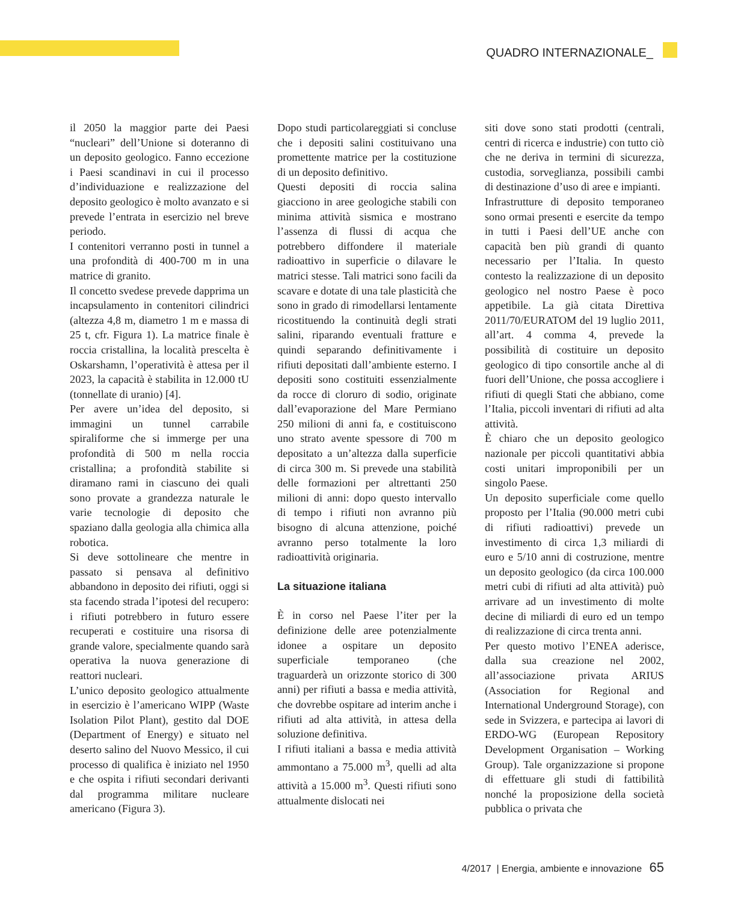QUADRO INTERNAZIONALE_
il 2050 la maggior parte dei Paesi “nucleari” dell’Unione si doteranno di un deposito geologico. Fanno eccezione i Paesi scandinavi in cui il processo d’individuazione e realizzazione del deposito geologico è molto avanzato e si prevede l’entrata in esercizio nel breve periodo.
I contenitori verranno posti in tunnel a una profondità di 400-700 m in una matrice di granito.
Il concetto svedese prevede dapprima un incapsulamento in contenitori cilindrici (altezza 4,8 m, diametro 1 m e massa di 25 t, cfr. Figura 1). La matrice finale è roccia cristallina, la località prescelta è Oskarshamn, l’operatività è attesa per il 2023, la capacità è stabilita in 12.000 tU (tonnellate di uranio) [4].
Per avere un’idea del deposito, si immagini un tunnel carrabile spiraliforme che si immerge per una profondità di 500 m nella roccia cristallina; a profondità stabilite si diramano rami in ciascuno dei quali sono provate a grandezza naturale le varie tecnologie di deposito che spaziano dalla geologia alla chimica alla robotica.
Si deve sottolineare che mentre in passato si pensava al definitivo abbandono in deposito dei rifiuti, oggi si sta facendo strada l’ipotesi del recupero: i rifiuti potrebbero in futuro essere recuperati e costituire una risorsa di grande valore, specialmente quando sarà operativa la nuova generazione di reattori nucleari.
L’unico deposito geologico attualmente in esercizio è l’americano WIPP (Waste Isolation Pilot Plant), gestito dal DOE (Department of Energy) e situato nel deserto salino del Nuovo Messico, il cui processo di qualifica è iniziato nel 1950 e che ospita i rifiuti secondari derivanti dal programma militare nucleare americano (Figura 3).
Dopo studi particolareggiati si concluse che i depositi salini costituivano una promettente matrice per la costituzione di un deposito definitivo.
Questi depositi di roccia salina giacciono in aree geologiche stabili con minima attività sismica e mostrano l’assenza di flussi di acqua che potrebbero diffondere il materiale radioattivo in superficie o dilavare le matrici stesse. Tali matrici sono facili da scavare e dotate di una tale plasticità che sono in grado di rimodellarsi lentamente ricostituendo la continuità degli strati salini, riparando eventuali fratture e quindi separando definitivamente i rifiuti depositati dall’ambiente esterno. I depositi sono costituiti essenzialmente da rocce di cloruro di sodio, originate dall’evaporazione del Mare Permiano 250 milioni di anni fa, e costituiscono uno strato avente spessore di 700 m depositato a un’altezza dalla superficie di circa 300 m. Si prevede una stabilità delle formazioni per altrettanti 250 milioni di anni: dopo questo intervallo di tempo i rifiuti non avranno più bisogno di alcuna attenzione, poiché avranno perso totalmente la loro radioattività originaria.
La situazione italiana
È in corso nel Paese l’iter per la definizione delle aree potenzialmente idonee a ospitare un deposito superficiale temporaneo (che traguarderà un orizzonte storico di 300 anni) per rifiuti a bassa e media attività, che dovrebbe ospitare ad interim anche i rifiuti ad alta attività, in attesa della soluzione definitiva.
I rifiuti italiani a bassa e media attività ammontano a 75.000 m<sup>3</sup>, quelli ad alta attività a 15.000 m<sup>3</sup>. Questi rifiuti sono attualmente dislocati nei
siti dove sono stati prodotti (centrali, centri di ricerca e industrie) con tutto ciò che ne deriva in termini di sicurezza, custodia, sorveglianza, possibili cambi di destinazione d’uso di aree e impianti.
Infrastrutture di deposito temporaneo sono ormai presenti e esercite da tempo in tutti i Paesi dell’UE anche con capacità ben più grandi di quanto necessario per l’Italia. In questo contesto la realizzazione di un deposito geologico nel nostro Paese è poco appetibile. La già citata Direttiva 2011/70/EURATOM del 19 luglio 2011, all’art. 4 comma 4, prevede la possibilità di costituire un deposito geologico di tipo consortile anche al di fuori dell’Unione, che possa accogliere i rifiuti di quegli Stati che abbiano, come l’Italia, piccoli inventari di rifiuti ad alta attività.
È chiaro che un deposito geologico nazionale per piccoli quantitativi abbia costi unitari improponibili per un singolo Paese.
Un deposito superficiale come quello proposto per l’Italia (90.000 metri cubi di rifiuti radioattivi) prevede un investimento di circa 1,3 miliardi di euro e 5/10 anni di costruzione, mentre un deposito geologico (da circa 100.000 metri cubi di rifiuti ad alta attività) può arrivare ad un investimento di molte decine di miliardi di euro ed un tempo di realizzazione di circa trenta anni.
Per questo motivo l’ENEA aderisce, dalla sua creazione nel 2002, all’associazione privata ARIUS (Association for Regional and International Underground Storage), con sede in Svizzera, e partecipa ai lavori di ERDO-WG (European Repository Development Organisation – Working Group). Tale organizzazione si propone di effettuare gli studi di fattibilità nonché la proposizione della società pubblica o privata che
4/2017 | Energia, ambiente e innovazione 65